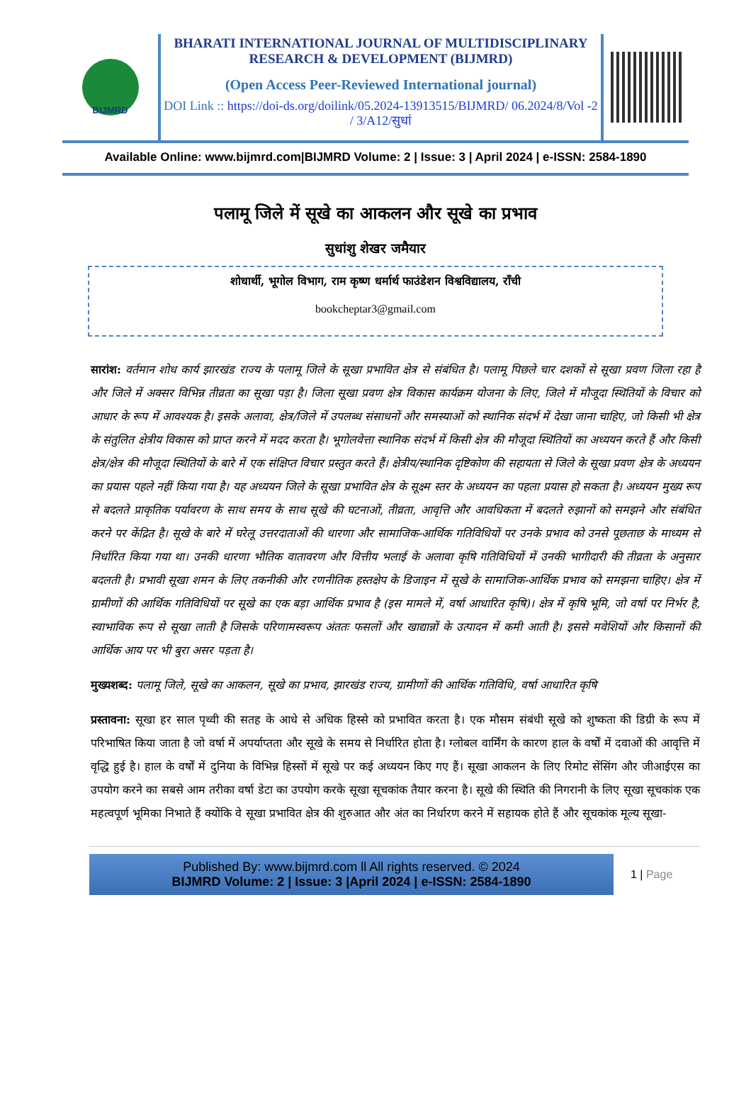BIJMRD
BHARATI INTERNATIONAL JOURNAL OF MULTIDISCIPLINARY RESEARCH & DEVELOPMENT (BIJMRD)
(Open Access Peer-Reviewed International journal)
DOI Link :: https://doi-ds.org/doilink/05.2024-13913515/BIJMRD/ 06.2024/8/Vol -2 / 3/A12/सुधां
Available Online: www.bijmrd.com|BIJMRD Volume: 2 | Issue: 3 | April 2024 | e-ISSN: 2584-1890
पलामू जिले में सूखे का आकलन और सूखे का प्रभाव
सुधांशु शेखर जमैयार
शोधार्थी, भूगोल विभाग, राम कृष्ण धर्मार्थ फाउंडेशन विश्वविद्यालय, राँची
bookcheptar3@gmail.com
सारांश: वर्तमान शोध कार्य झारखंड राज्य के पलामू जिले के सूखा प्रभावित क्षेत्र से संबंधित है। पलामू पिछले चार दशकों से सूखा प्रवण जिला रहा है और जिले में अक्सर विभिन्न तीव्रता का सूखा पड़ा है। जिला सूखा प्रवण क्षेत्र विकास कार्यक्रम योजना के लिए, जिले में मौजूदा स्थितियों के विचार को आधार के रूप में आवश्यक है। इसके अलावा, क्षेत्र/जिले में उपलब्ध संसाधनों और समस्याओं को स्थानिक संदर्भ में देखा जाना चाहिए, जो किसी भी क्षेत्र के संतुलित क्षेत्रीय विकास को प्राप्त करने में मदद करता है। भूगोलवेत्ता स्थानिक संदर्भ में किसी क्षेत्र की मौजूदा स्थितियों का अध्ययन करते हैं और किसी क्षेत्र/क्षेत्र की मौजूदा स्थितियों के बारे में एक संक्षिप्त विचार प्रस्तुत करते हैं। क्षेत्रीय/स्थानिक दृष्टिकोण की सहायता से जिले के सूखा प्रवण क्षेत्र के अध्ययन का प्रयास पहले नहीं किया गया है। यह अध्ययन जिले के सूखा प्रभावित क्षेत्र के सूक्ष्म स्तर के अध्ययन का पहला प्रयास हो सकता है। अध्ययन मुख्य रूप से बदलते प्राकृतिक पर्यावरण के साथ समय के साथ सूखे की घटनाओं, तीव्रता, आवृत्ति और आवधिकता में बदलते रुझानों को समझने और संबंधित करने पर केंद्रित है। सूखे के बारे में घरेलू उत्तरदाताओं की धारणा और सामाजिक-आर्थिक गतिविधियों पर उनके प्रभाव को उनसे पूछताछ के माध्यम से निर्धारित किया गया था। उनकी धारणा भौतिक वातावरण और वित्तीय भलाई के अलावा कृषि गतिविधियों में उनकी भागीदारी की तीव्रता के अनुसार बदलती है। प्रभावी सूखा शमन के लिए तकनीकी और रणनीतिक हस्तक्षेप के डिजाइन में सूखे के सामाजिक-आर्थिक प्रभाव को समझना चाहिए। क्षेत्र में ग्रामीणों की आर्थिक गतिविधियों पर सूखे का एक बड़ा आर्थिक प्रभाव है (इस मामले में, वर्षा आधारित कृषि)। क्षेत्र में कृषि भूमि, जो वर्षा पर निर्भर है, स्वाभाविक रूप से सूखा लाती है जिसके परिणामस्वरूप अंततः फसलों और खाद्यान्नों के उत्पादन में कमी आती है। इससे मवेशियों और किसानों की आर्थिक आय पर भी बुरा असर पड़ता है।
मुख्यशब्द: पलामू जिले, सूखे का आकलन, सूखे का प्रभाव, झारखंड राज्य, ग्रामीणों की आर्थिक गतिविधि, वर्षा आधारित कृषि
प्रस्तावना: सूखा हर साल पृथ्वी की सतह के आधे से अधिक हिस्से को प्रभावित करता है। एक मौसम संबंधी सूखे को शुष्कता की डिग्री के रूप में परिभाषित किया जाता है जो वर्षा में अपर्याप्तता और सूखे के समय से निर्धारित होता है। ग्लोबल वार्मिंग के कारण हाल के वर्षों में दवाओं की आवृत्ति में वृद्धि हुई है। हाल के वर्षों में दुनिया के विभिन्न हिस्सों में सूखे पर कई अध्ययन किए गए हैं। सूखा आकलन के लिए रिमोट सेंसिंग और जीआईएस का उपयोग करने का सबसे आम तरीका वर्षा डेटा का उपयोग करके सूखा सूचकांक तैयार करना है। सूखे की स्थिति की निगरानी के लिए सूखा सूचकांक एक महत्वपूर्ण भूमिका निभाते हैं क्योंकि वे सूखा प्रभावित क्षेत्र की शुरुआत और अंत का निर्धारण करने में सहायक होते हैं और सूचकांक मूल्य सूखा-
Published By: www.bijmrd.com ll All rights reserved. © 2024
BIJMRD Volume: 2 | Issue: 3 |April 2024 | e-ISSN: 2584-1890
1 | Page